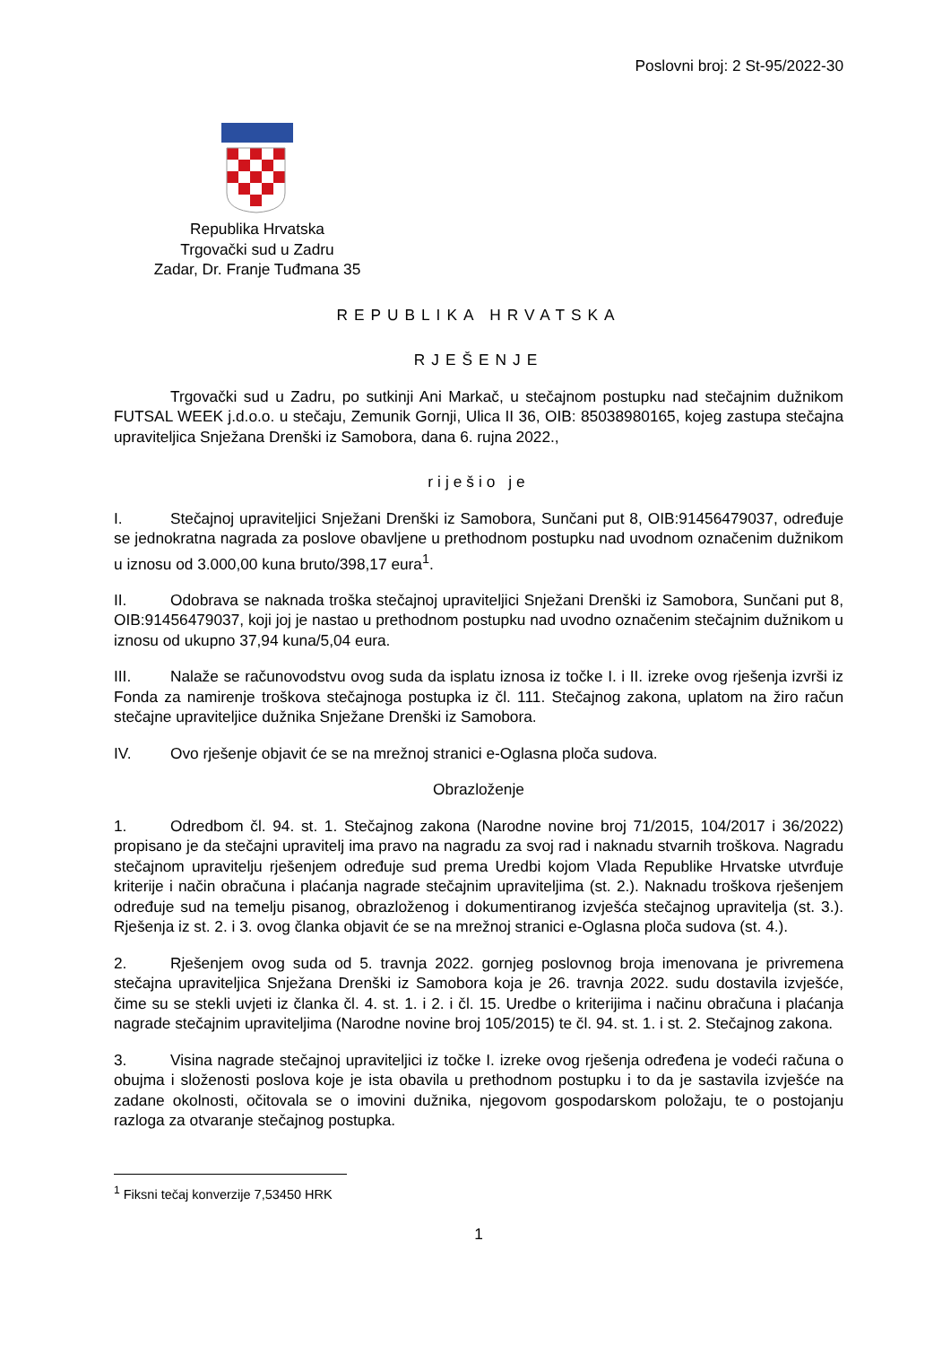Poslovni broj: 2 St-95/2022-30
Republika Hrvatska
Trgovački sud u Zadru
Zadar, Dr. Franje Tuđmana 35
REPUBLIKA HRVATSKA
RJEŠENJE
Trgovački sud u Zadru, po sutkinji Ani Markač, u stečajnom postupku nad stečajnim dužnikom FUTSAL WEEK j.d.o.o. u stečaju, Zemunik Gornji, Ulica II 36, OIB: 85038980165, kojeg zastupa stečajna upraviteljica Snježana Drenški iz Samobora, dana 6. rujna 2022.,
riješio je
I. Stečajnoj upraviteljici Snježani Drenški iz Samobora, Sunčani put 8, OIB:91456479037, određuje se jednokratna nagrada za poslove obavljene u prethodnom postupku nad uvodnom označenim dužnikom u iznosu od 3.000,00 kuna bruto/398,17 eura<sup>1</sup>.
II. Odobrava se naknada troška stečajnoj upraviteljici Snježani Drenški iz Samobora, Sunčani put 8, OIB:91456479037, koji joj je nastao u prethodnom postupku nad uvodno označenim stečajnim dužnikom u iznosu od ukupno 37,94 kuna/5,04 eura.
III. Nalaže se računovodstvu ovog suda da isplatu iznosa iz točke I. i II. izreke ovog rješenja izvrši iz Fonda za namirenje troškova stečajnoga postupka iz čl. 111. Stečajnog zakona, uplatom na žiro račun stečajne upraviteljice dužnika Snježane Drenški iz Samobora.
IV. Ovo rješenje objavit će se na mrežnoj stranici e-Oglasna ploča sudova.
Obrazloženje
1. Odredbom čl. 94. st. 1. Stečajnog zakona (Narodne novine broj 71/2015, 104/2017 i 36/2022) propisano je da stečajni upravitelj ima pravo na nagradu za svoj rad i naknadu stvarnih troškova. Nagradu stečajnom upravitelju rješenjem određuje sud prema Uredbi kojom Vlada Republike Hrvatske utvrđuje kriterije i način obračuna i plaćanja nagrade stečajnim upraviteljima (st. 2.). Naknadu troškova rješenjem određuje sud na temelju pisanog, obrazloženog i dokumentiranog izvješća stečajnog upravitelja (st. 3.). Rješenja iz st. 2. i 3. ovog članka objavit će se na mrežnoj stranici e-Oglasna ploča sudova (st. 4.).
2. Rješenjem ovog suda od 5. travnja 2022. gornjeg poslovnog broja imenovana je privremena stečajna upraviteljica Snježana Drenški iz Samobora koja je 26. travnja 2022. sudu dostavila izvješće, čime su se stekli uvjeti iz članka čl. 4. st. 1. i 2. i čl. 15. Uredbe o kriterijima i načinu obračuna i plaćanja nagrade stečajnim upraviteljima (Narodne novine broj 105/2015) te čl. 94. st. 1. i st. 2. Stečajnog zakona.
3. Visina nagrade stečajnoj upraviteljici iz točke I. izreke ovog rješenja određena je vodeći računa o obujma i složenosti poslova koje je ista obavila u prethodnom postupku i to da je sastavila izvješće na zadane okolnosti, očitovala se o imovini dužnika, njegovom gospodarskom položaju, te o postojanju razloga za otvaranje stečajnog postupka.
<sup>1</sup> Fiksni tečaj konverzije 7,53450 HRK
1